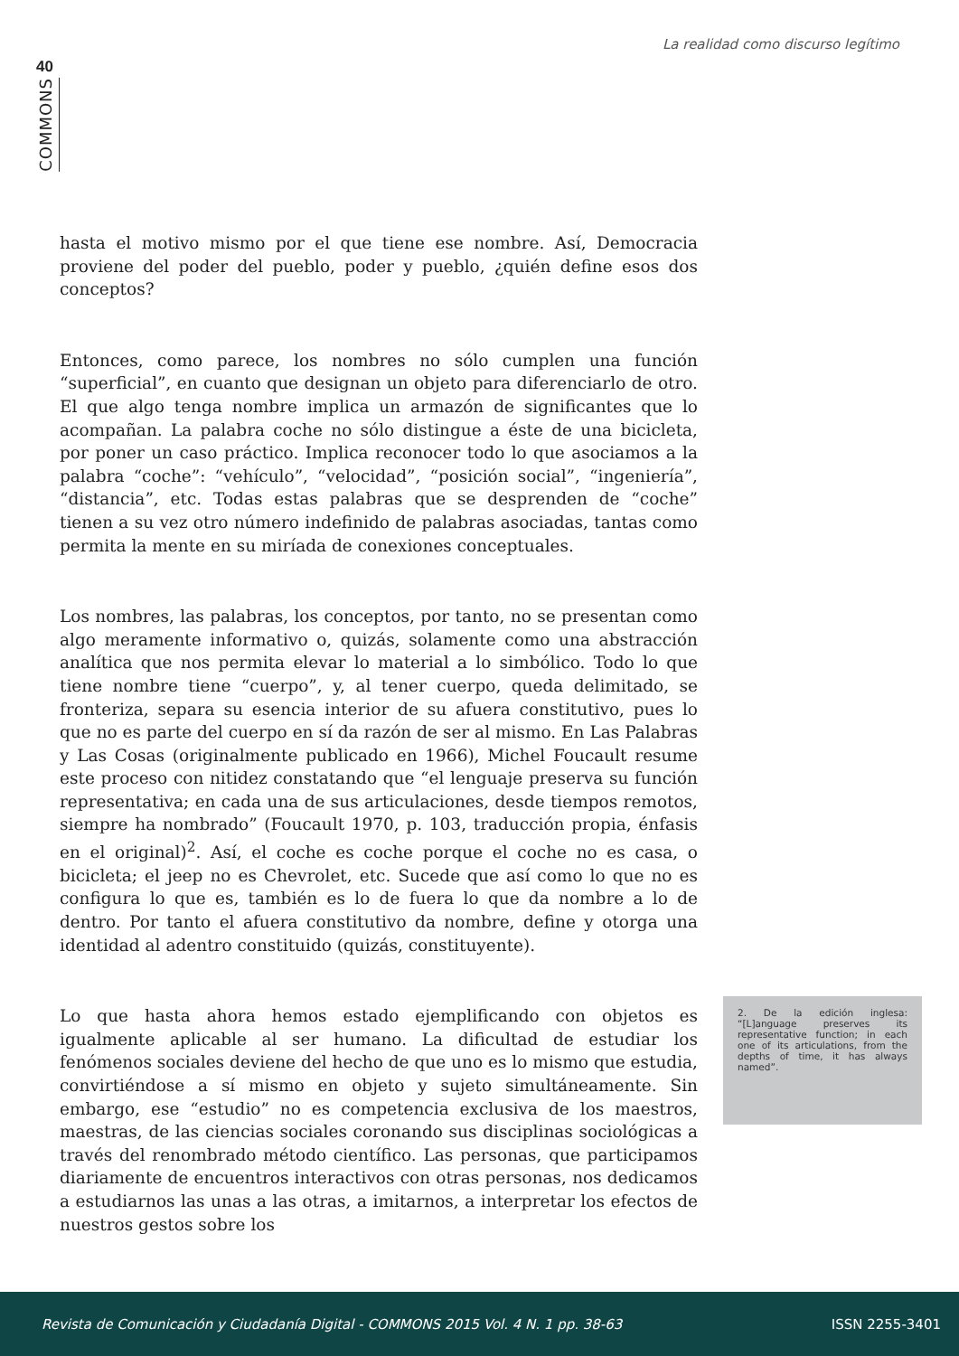La realidad como discurso legítimo
40
COMMONS
hasta el motivo mismo por el que tiene ese nombre. Así, Democracia proviene del poder del pueblo, poder y pueblo, ¿quién define esos dos conceptos?
Entonces, como parece, los nombres no sólo cumplen una función “superficial”, en cuanto que designan un objeto para diferenciarlo de otro. El que algo tenga nombre implica un armazón de significantes que lo acompañan. La palabra coche no sólo distingue a éste de una bicicleta, por poner un caso práctico. Implica reconocer todo lo que asociamos a la palabra “coche”: “vehículo”, “velocidad”, “posición social”, “ingeniería”, “distancia”, etc. Todas estas palabras que se desprenden de “coche” tienen a su vez otro número indefinido de palabras asociadas, tantas como permita la mente en su miríada de conexiones conceptuales.
Los nombres, las palabras, los conceptos, por tanto, no se presentan como algo meramente informativo o, quizás, solamente como una abstracción analítica que nos permita elevar lo material a lo simbólico. Todo lo que tiene nombre tiene “cuerpo”, y, al tener cuerpo, queda delimitado, se fronteriza, separa su esencia interior de su afuera constitutivo, pues lo que no es parte del cuerpo en sí da razón de ser al mismo. En Las Palabras y Las Cosas (originalmente publicado en 1966), Michel Foucault resume este proceso con nitidez constatando que “el lenguaje preserva su función representativa; en cada una de sus articulaciones, desde tiempos remotos, siempre ha nombrado” (Foucault 1970, p. 103, traducción propia, énfasis en el original)<sup>2</sup>. Así, el coche es coche porque el coche no es casa, o bicicleta; el jeep no es Chevrolet, etc. Sucede que así como lo que no es configura lo que es, también es lo de fuera lo que da nombre a lo de dentro. Por tanto el afuera constitutivo da nombre, define y otorga una identidad al adentro constituido (quizás, constituyente).
Lo que hasta ahora hemos estado ejemplificando con objetos es igualmente aplicable al ser humano. La dificultad de estudiar los fenómenos sociales deviene del hecho de que uno es lo mismo que estudia, convirtiéndose a sí mismo en objeto y sujeto simultáneamente. Sin embargo, ese “estudio” no es competencia exclusiva de los maestros, maestras, de las ciencias sociales coronando sus disciplinas sociológicas a través del renombrado método científico. Las personas, que participamos diariamente de encuentros interactivos con otras personas, nos dedicamos a estudiarnos las unas a las otras, a imitarnos, a interpretar los efectos de nuestros gestos sobre los
2. De la edición inglesa: “[L]anguage preserves its representative function; in each one of its articulations, from the depths of time, it has always named”.
Revista de Comunicación y Ciudadanía Digital - COMMONS 2015 Vol. 4 N. 1 pp. 38-63 ISSN 2255-3401